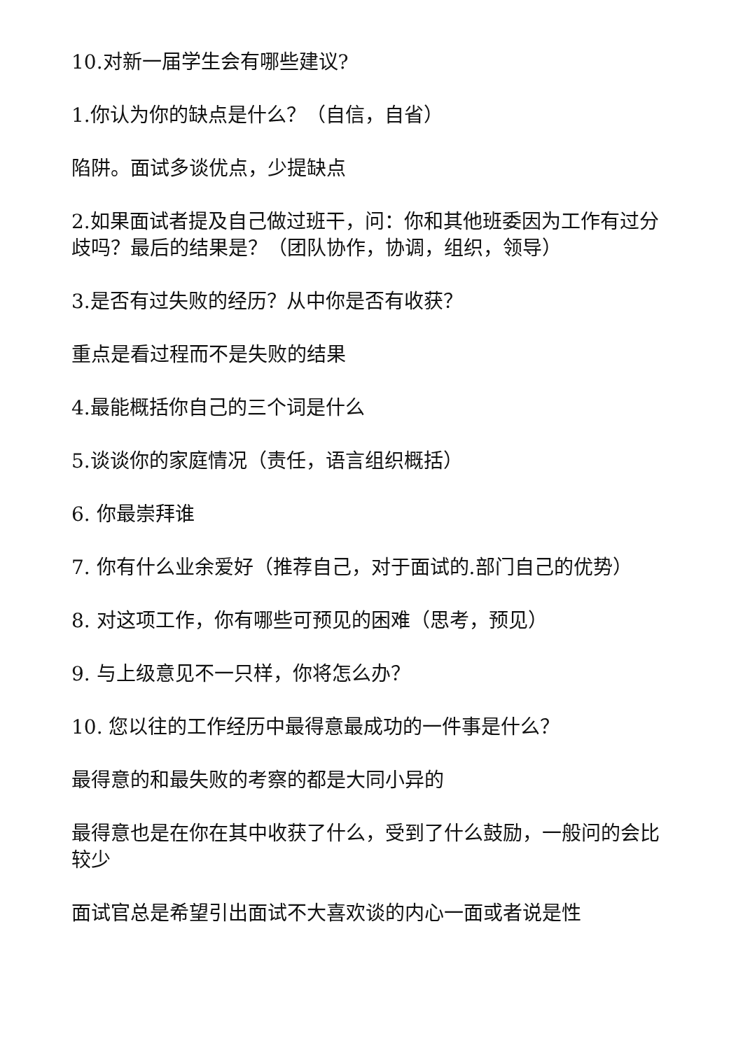10.对新一届学生会有哪些建议?
1.你认为你的缺点是什么？（自信，自省）
陷阱。面试多谈优点，少提缺点
2.如果面试者提及自己做过班干，问：你和其他班委因为工作有过分歧吗？最后的结果是？（团队协作，协调，组织，领导）
3.是否有过失败的经历？从中你是否有收获？
重点是看过程而不是失败的结果
4.最能概括你自己的三个词是什么
5.谈谈你的家庭情况（责任，语言组织概括）
6. 你最崇拜谁
7. 你有什么业余爱好（推荐自己，对于面试的.部门自己的优势）
8. 对这项工作，你有哪些可预见的困难（思考，预见）
9. 与上级意见不一只样，你将怎么办？
10. 您以往的工作经历中最得意最成功的一件事是什么？
最得意的和最失败的考察的都是大同小异的
最得意也是在你在其中收获了什么，受到了什么鼓励，一般问的会比较少
面试官总是希望引出面试不大喜欢谈的内心一面或者说是性